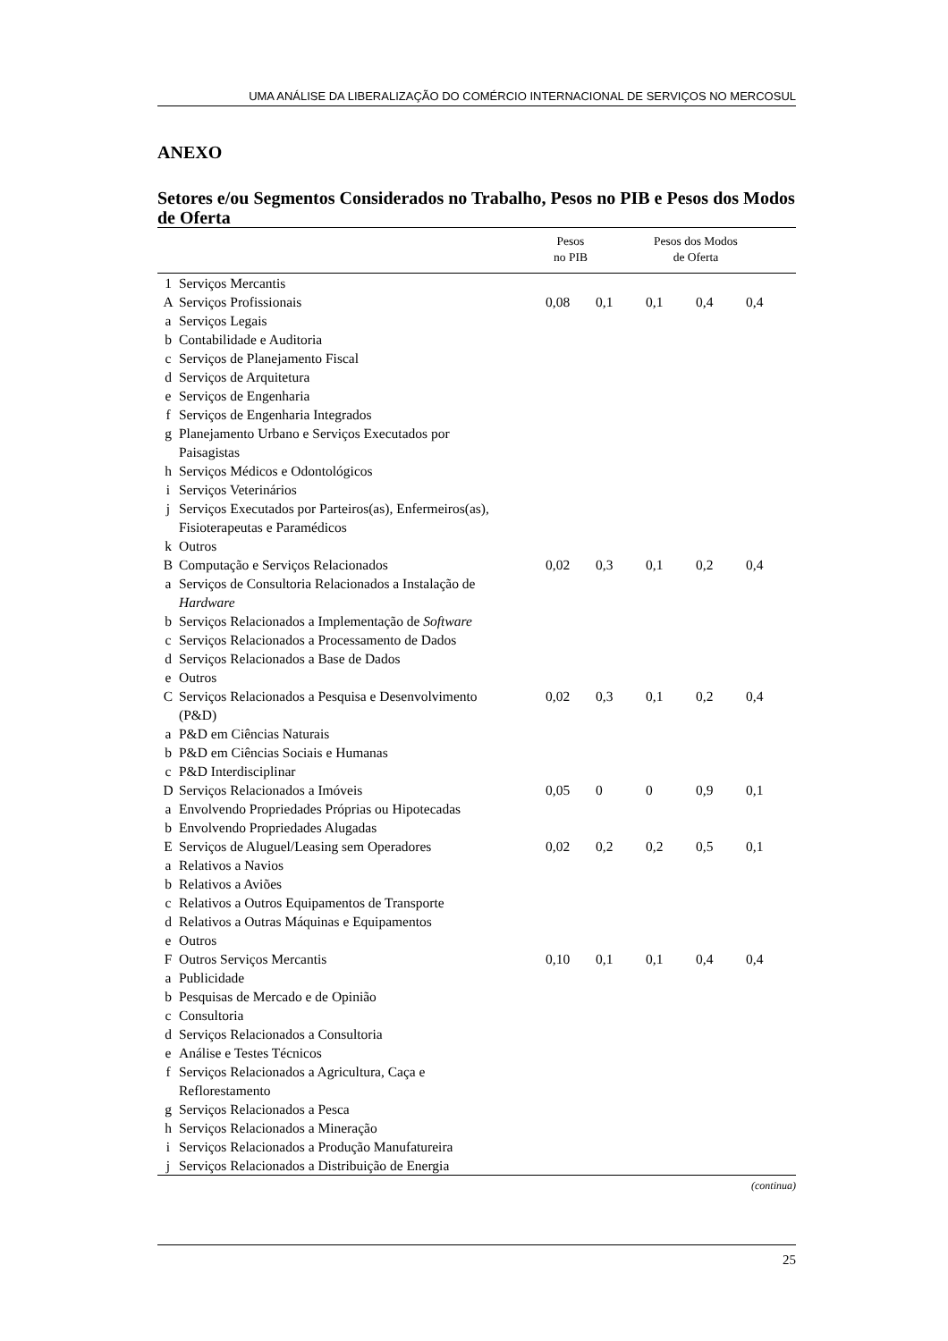UMA ANÁLISE DA LIBERALIZAÇÃO DO COMÉRCIO INTERNACIONAL DE SERVIÇOS NO MERCOSUL
ANEXO
Setores e/ou Segmentos Considerados no Trabalho, Pesos no PIB e Pesos dos Modos de Oferta
| | | Pesos no PIB | Pesos dos Modos de Oferta | | | |
| --- | --- | --- | --- | --- | --- | --- |
| 1 | Serviços Mercantis | | | | | |
| A | Serviços Profissionais | 0,08 | 0,1 | 0,1 | 0,4 | 0,4 |
| a | Serviços Legais | | | | | |
| b | Contabilidade e Auditoria | | | | | |
| c | Serviços de Planejamento Fiscal | | | | | |
| d | Serviços de Arquitetura | | | | | |
| e | Serviços de Engenharia | | | | | |
| f | Serviços de Engenharia Integrados | | | | | |
| g | Planejamento Urbano e Serviços Executados por Paisagistas | | | | | |
| h | Serviços Médicos e Odontológicos | | | | | |
| i | Serviços Veterinários | | | | | |
| j | Serviços Executados por Parteiros(as), Enfermeiros(as), Fisioterapeutas e Paramédicos | | | | | |
| k | Outros | | | | | |
| B | Computação e Serviços Relacionados | 0,02 | 0,3 | 0,1 | 0,2 | 0,4 |
| a | Serviços de Consultoria Relacionados a Instalação de Hardware | | | | | |
| b | Serviços Relacionados a Implementação de Software | | | | | |
| c | Serviços Relacionados a Processamento de Dados | | | | | |
| d | Serviços Relacionados a Base de Dados | | | | | |
| e | Outros | | | | | |
| C | Serviços Relacionados a Pesquisa e Desenvolvimento (P&D) | 0,02 | 0,3 | 0,1 | 0,2 | 0,4 |
| a | P&D em Ciências Naturais | | | | | |
| b | P&D em Ciências Sociais e Humanas | | | | | |
| c | P&D Interdisciplinar | | | | | |
| D | Serviços Relacionados a Imóveis | 0,05 | 0 | 0 | 0,9 | 0,1 |
| a | Envolvendo Propriedades Próprias ou Hipotecadas | | | | | |
| b | Envolvendo Propriedades Alugadas | | | | | |
| E | Serviços de Aluguel/Leasing sem Operadores | 0,02 | 0,2 | 0,2 | 0,5 | 0,1 |
| a | Relativos a Navios | | | | | |
| b | Relativos a Aviões | | | | | |
| c | Relativos a Outros Equipamentos de Transporte | | | | | |
| d | Relativos a Outras Máquinas e Equipamentos | | | | | |
| e | Outros | | | | | |
| F | Outros Serviços Mercantis | 0,10 | 0,1 | 0,1 | 0,4 | 0,4 |
| a | Publicidade | | | | | |
| b | Pesquisas de Mercado e de Opinião | | | | | |
| c | Consultoria | | | | | |
| d | Serviços Relacionados a Consultoria | | | | | |
| e | Análise e Testes Técnicos | | | | | |
| f | Serviços Relacionados a Agricultura, Caça e Reflorestamento | | | | | |
| g | Serviços Relacionados a Pesca | | | | | |
| h | Serviços Relacionados a Mineração | | | | | |
| i | Serviços Relacionados a Produção Manufatureira | | | | | |
| j | Serviços Relacionados a Distribuição de Energia | | | | | |
(continua)
25